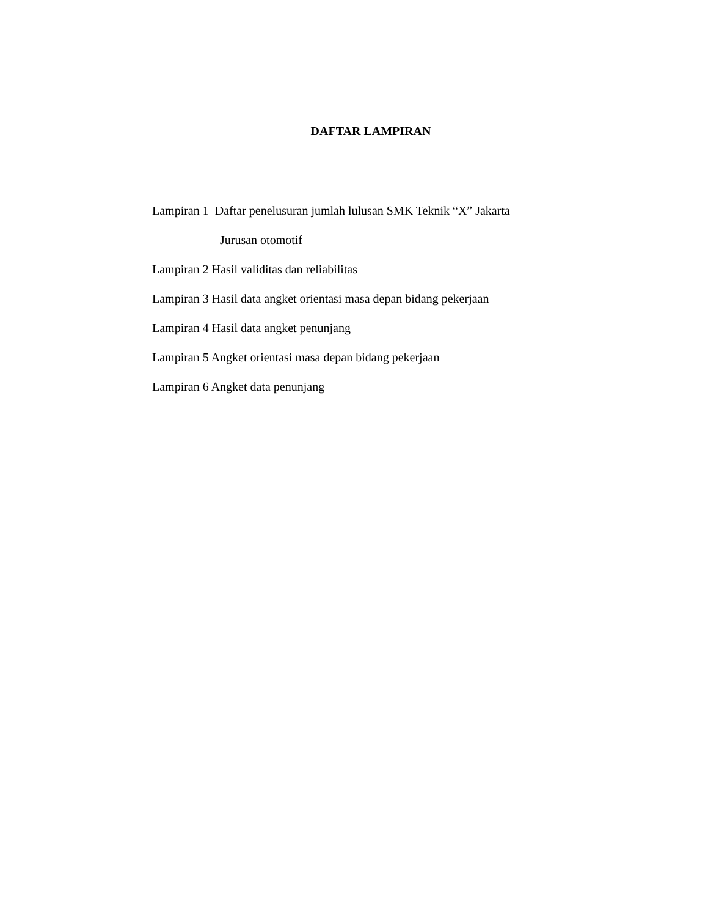DAFTAR LAMPIRAN
Lampiran 1 Daftar penelusuran jumlah lulusan SMK Teknik “X” Jakarta
Jurusan otomotif
Lampiran 2 Hasil validitas dan reliabilitas
Lampiran 3 Hasil data angket orientasi masa depan bidang pekerjaan
Lampiran 4 Hasil data angket penunjang
Lampiran 5 Angket orientasi masa depan bidang pekerjaan
Lampiran 6 Angket data penunjang